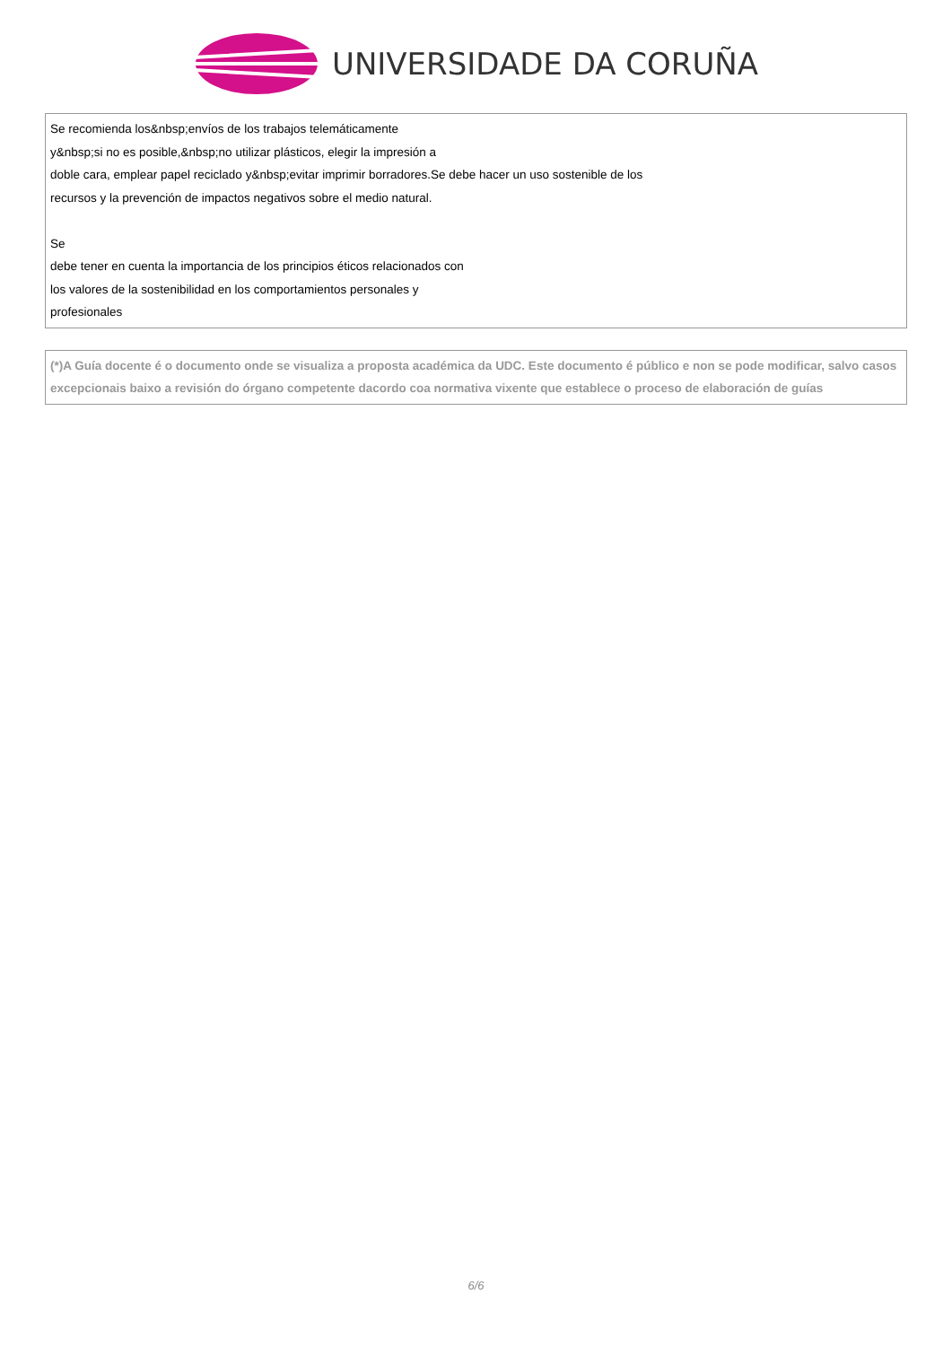UNIVERSIDADE DA CORUÑA
Se recomienda los&nbsp;envíos de los trabajos telemáticamente
y&nbsp;si no es posible,&nbsp;no utilizar plásticos, elegir la impresión a
doble cara, emplear papel reciclado y&nbsp;evitar imprimir borradores.Se debe hacer un uso sostenible de los
recursos y la prevención de impactos negativos sobre el medio natural.
Se
debe tener en cuenta la importancia de los principios éticos relacionados con
los valores de la sostenibilidad en los comportamientos personales y
profesionales
(*)A Guía docente é o documento onde se visualiza a proposta académica da UDC. Este documento é público e non se pode modificar, salvo casos excepcionais baixo a revisión do órgano competente dacordo coa normativa vixente que establece o proceso de elaboración de guías
6/6